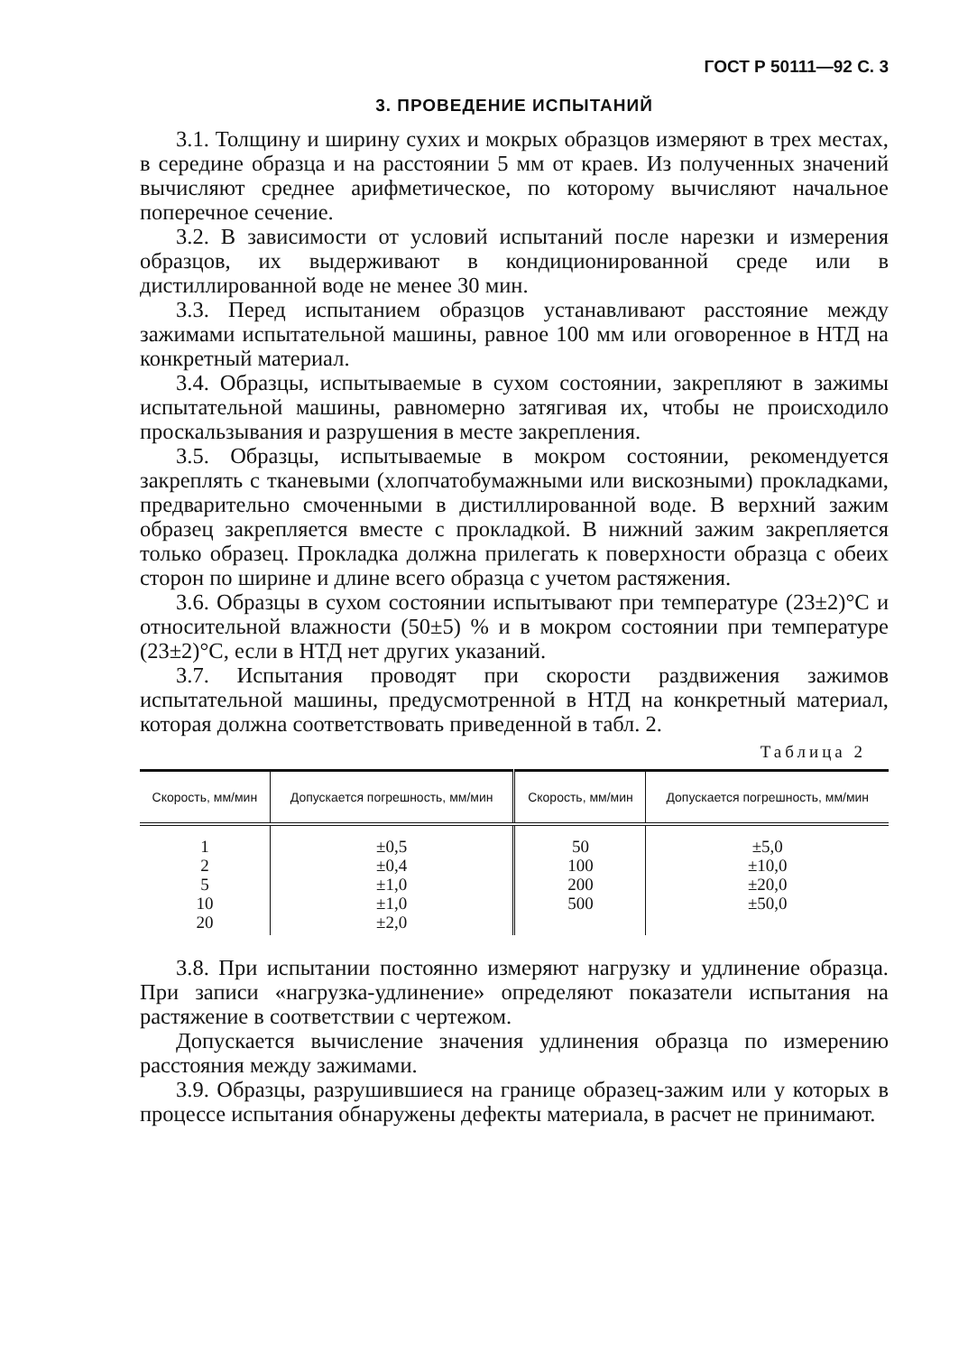ГОСТ Р 50111—92 С. 3
3. ПРОВЕДЕНИЕ ИСПЫТАНИЙ
3.1. Толщину и ширину сухих и мокрых образцов измеряют в трех местах, в середине образца и на расстоянии 5 мм от краев. Из полученных значений вычисляют среднее арифметическое, по которому вычисляют начальное поперечное сечение.
3.2. В зависимости от условий испытаний после нарезки и измерения образцов, их выдерживают в кондиционированной среде или в дистиллированной воде не менее 30 мин.
3.3. Перед испытанием образцов устанавливают расстояние между зажимами испытательной машины, равное 100 мм или оговоренное в НТД на конкретный материал.
3.4. Образцы, испытываемые в сухом состоянии, закрепляют в зажимы испытательной машины, равномерно затягивая их, чтобы не происходило проскальзывания и разрушения в месте закрепления.
3.5. Образцы, испытываемые в мокром состоянии, рекомендуется закреплять с тканевыми (хлопчатобумажными или вискозными) прокладками, предварительно смоченными в дистиллированной воде. В верхний зажим образец закрепляется вместе с прокладкой. В нижний зажим закрепляется только образец. Прокладка должна прилегать к поверхности образца с обеих сторон по ширине и длине всего образца с учетом растяжения.
3.6. Образцы в сухом состоянии испытывают при температуре (23±2)°С и относительной влажности (50±5) % и в мокром состоянии при температуре (23±2)°С, если в НТД нет других указаний.
3.7. Испытания проводят при скорости раздвижения зажимов испытательной машины, предусмотренной в НТД на конкретный материал, которая должна соответствовать приведенной в табл. 2.
Таблица 2
| Скорость, мм/мин | Допускается погрешность, мм/мин | Скорость, мм/мин | Допускается погрешность, мм/мин |
| --- | --- | --- | --- |
| 1 2 5 10 20 | ±0,5 ±0,4 ±1,0 ±1,0 ±2,0 | 50 100 200 500 | ±5,0 ±10,0 ±20,0 ±50,0 |
3.8. При испытании постоянно измеряют нагрузку и удлинение образца. При записи «нагрузка-удлинение» определяют показатели испытания на растяжение в соответствии с чертежом.
Допускается вычисление значения удлинения образца по измерению расстояния между зажимами.
3.9. Образцы, разрушившиеся на границе образец-зажим или у которых в процессе испытания обнаружены дефекты материала, в расчет не принимают.